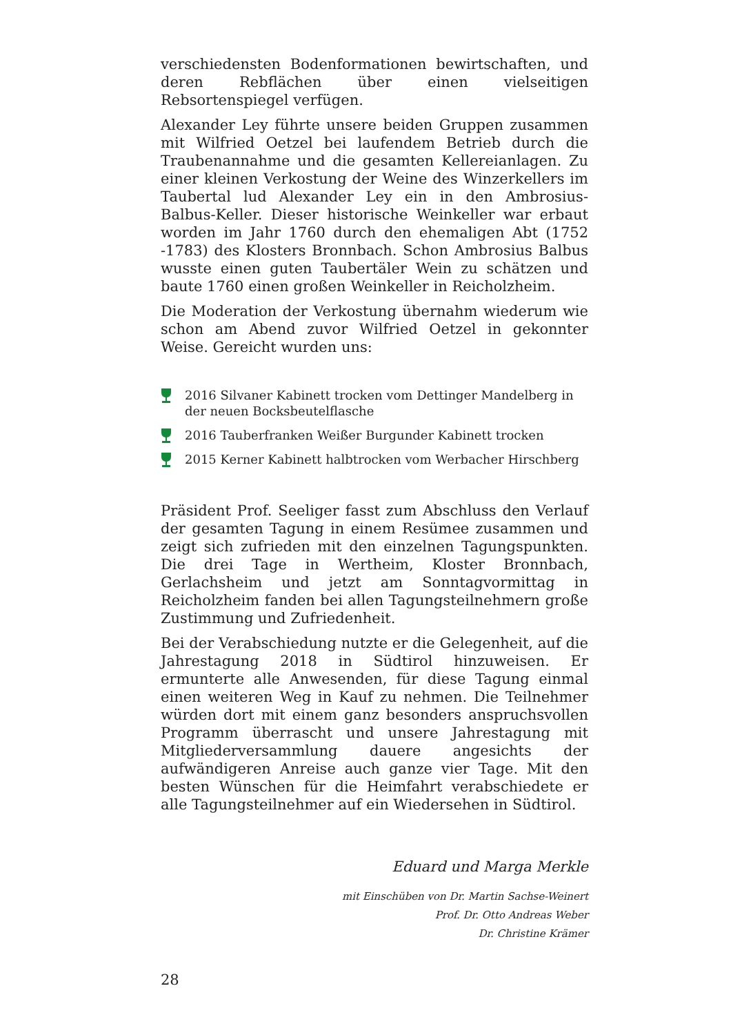verschiedensten Bodenformationen bewirtschaften, und deren Rebflächen über einen vielseitigen Rebsortenspiegel verfügen.
Alexander Ley führte unsere beiden Gruppen zusammen mit Wilfried Oetzel bei laufendem Betrieb durch die Traubenannahme und die gesamten Kellereianlagen. Zu einer kleinen Verkostung der Weine des Winzerkellers im Taubertal lud Alexander Ley ein in den Ambrosius-Balbus-Keller. Dieser historische Weinkeller war erbaut worden im Jahr 1760 durch den ehemaligen Abt (1752 -1783) des Klosters Bronnbach. Schon Ambrosius Balbus wusste einen guten Taubertäler Wein zu schätzen und baute 1760 einen großen Weinkeller in Reicholzheim.
Die Moderation der Verkostung übernahm wiederum wie schon am Abend zuvor Wilfried Oetzel in gekonnter Weise. Gereicht wurden uns:
2016 Silvaner Kabinett trocken vom Dettinger Mandelberg in der neuen Bocksbeutelflasche
2016 Tauberfranken Weißer Burgunder Kabinett trocken
2015 Kerner Kabinett halbtrocken vom Werbacher Hirschberg
Präsident Prof. Seeliger fasst zum Abschluss den Verlauf der gesamten Tagung in einem Resümee zusammen und zeigt sich zufrieden mit den einzelnen Tagungspunkten. Die drei Tage in Wertheim, Kloster Bronnbach, Gerlachsheim und jetzt am Sonntagvormittag in Reicholzheim fanden bei allen Tagungsteilnehmern große Zustimmung und Zufriedenheit.
Bei der Verabschiedung nutzte er die Gelegenheit, auf die Jahrestagung 2018 in Südtirol hinzuweisen. Er ermunterte alle Anwesenden, für diese Tagung einmal einen weiteren Weg in Kauf zu nehmen. Die Teilnehmer würden dort mit einem ganz besonders anspruchsvollen Programm überrascht und unsere Jahrestagung mit Mitgliederversammlung dauere angesichts der aufwändigeren Anreise auch ganze vier Tage. Mit den besten Wünschen für die Heimfahrt verabschiedete er alle Tagungsteilnehmer auf ein Wiedersehen in Südtirol.
Eduard und Marga Merkle
mit Einschüben von Dr. Martin Sachse-Weinert
Prof. Dr. Otto Andreas Weber
Dr. Christine Krämer
28